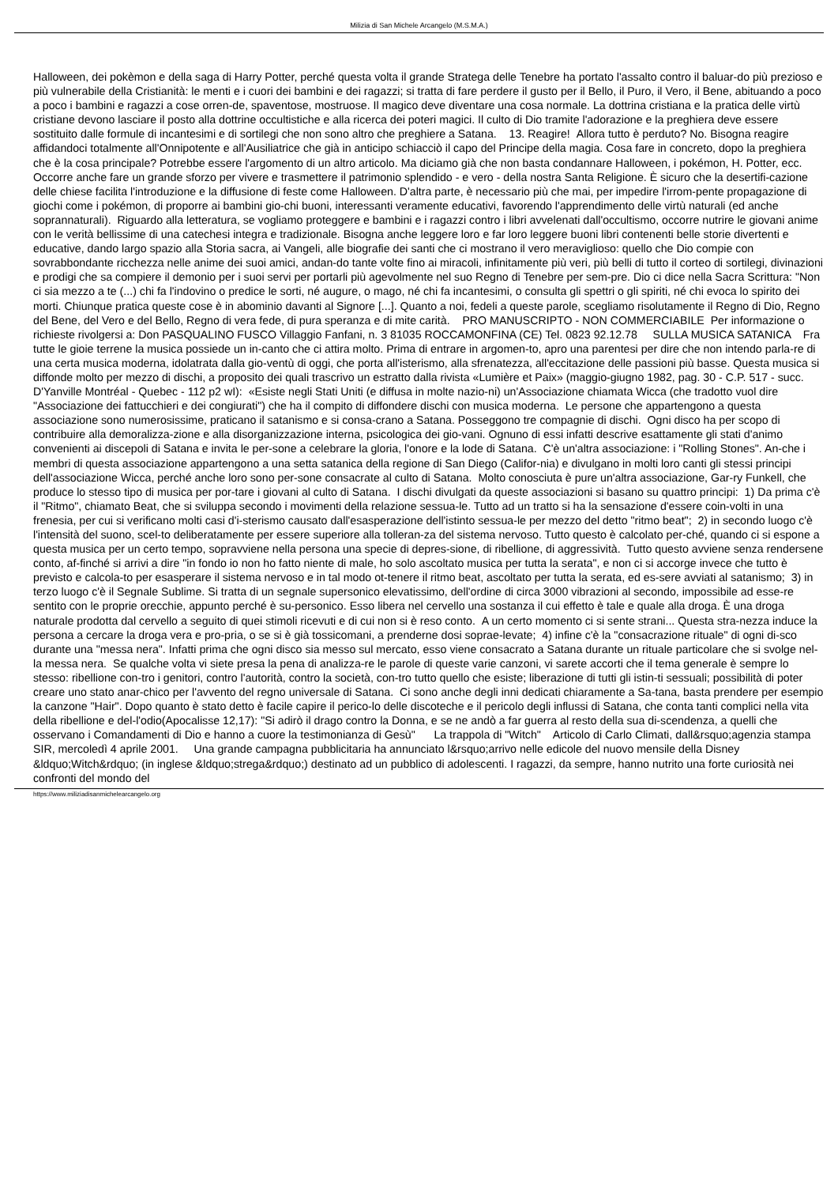Milizia di San Michele Arcangelo (M.S.M.A.)
Halloween, dei pokèmon e della saga di Harry Potter, perché questa volta il grande Stratega delle Tenebre ha portato l'assalto contro il baluar-do più prezioso e più vulnerabile della Cristianità: le menti e i cuori dei bambini e dei ragazzi; si tratta di fare perdere il gusto per il Bello, il Puro, il Vero, il Bene, abituando a poco a poco i bambini e ragazzi a cose orren-de, spaventose, mostruose. Il magico deve diventare una cosa normale. La dottrina cristiana e la pratica delle virtù cristiane devono lasciare il posto alla dottrine occultistiche e alla ricerca dei poteri magici. Il culto di Dio tramite l'adorazione e la preghiera deve essere sostituito dalle formule di incantesimi e di sortilegi che non sono altro che preghiere a Satana. 13. Reagire! Allora tutto è perduto? No. Bisogna reagire affidandoci totalmente all'Onnipotente e all'Ausiliatrice che già in anticipo schiacciò il capo del Principe della magia. Cosa fare in concreto, dopo la preghiera che è la cosa principale? Potrebbe essere l'argomento di un altro articolo. Ma diciamo già che non basta condannare Halloween, i pokémon, H. Potter, ecc. Occorre anche fare un grande sforzo per vivere e trasmettere il patrimonio splendido - e vero - della nostra Santa Religione. È sicuro che la desertifi-cazione delle chiese facilita l'introduzione e la diffusione di feste come Halloween. D'altra parte, è necessario più che mai, per impedire l'irrom-pente propagazione di giochi come i pokémon, di proporre ai bambini gio-chi buoni, interessanti veramente educativi, favorendo l'apprendimento delle virtù naturali (ed anche soprannaturali). Riguardo alla letteratura, se vogliamo proteggere e bambini e i ragazzi contro i libri avvelenati dall'occultismo, occorre nutrire le giovani anime con le verità bellissime di una catechesi integra e tradizionale. Bisogna anche leggere loro e far loro leggere buoni libri contenenti belle storie divertenti e educative, dando largo spazio alla Storia sacra, ai Vangeli, alle biografie dei santi che ci mostrano il vero meraviglioso: quello che Dio compie con sovrabbondante ricchezza nelle anime dei suoi amici, andan-do tante volte fino ai miracoli, infinitamente più veri, più belli di tutto il corteo di sortilegi, divinazioni e prodigi che sa compiere il demonio per i suoi servi per portarli più agevolmente nel suo Regno di Tenebre per sem-pre. Dio ci dice nella Sacra Scrittura: "Non ci sia mezzo a te (...) chi fa l'indovino o predice le sorti, né augure, o mago, né chi fa incantesimi, o consulta gli spettri o gli spiriti, né chi evoca lo spirito dei morti. Chiunque pratica queste cose è in abominio davanti al Signore [...]. Quanto a noi, fedeli a queste parole, scegliamo risolutamente il Regno di Dio, Regno del Bene, del Vero e del Bello, Regno di vera fede, di pura speranza e di mite carità. PRO MANUSCRIPTO - NON COMMERCIABILE Per informazione o richieste rivolgersi a: Don PASQUALINO FUSCO Villaggio Fanfani, n. 3 81035 ROCCAMONFINA (CE) Tel. 0823 92.12.78 SULLA MUSICA SATANICA Fra tutte le gioie terrene la musica possiede un in-canto che ci attira molto. Prima di entrare in argomen-to, apro una parentesi per dire che non intendo parla-re di una certa musica moderna, idolatrata dalla gio-ventù di oggi, che porta all'isterismo, alla sfrenatezza, all'eccitazione delle passioni più basse. Questa musica si diffonde molto per mezzo di dischi, a proposito dei quali trascrivo un estratto dalla rivista «Lumière et Paix» (maggio-giugno 1982, pag. 30 - C.P. 517 - succ. D'Yanville Montréal - Quebec - 112 p2 wI): «Esiste negli Stati Uniti (e diffusa in molte nazio-ni) un'Associazione chiamata Wicca (che tradotto vuol dire "Associazione dei fattucchieri e dei congiurati") che ha il compito di diffondere dischi con musica moderna. Le persone che appartengono a questa associazione sono numerosissime, praticano il satanismo e si consa-crano a Satana. Posseggono tre compagnie di dischi. Ogni disco ha per scopo di contribuire alla demoralizza-zione e alla disorganizzazione interna, psicologica dei gio-vani. Ognuno di essi infatti descrive esattamente gli stati d'animo convenienti ai discepoli di Satana e invita le per-sone a celebrare la gloria, l'onore e la lode di Satana. C'è un'altra associazione: i "Rolling Stones". An-che i membri di questa associazione appartengono a una setta satanica della regione di San Diego (Califor-nia) e divulgano in molti loro canti gli stessi principi dell'associazione Wicca, perché anche loro sono per-sone consacrate al culto di Satana. Molto conosciuta è pure un'altra associazione, Gar-ry Funkell, che produce lo stesso tipo di musica per por-tare i giovani al culto di Satana. I dischi divulgati da queste associazioni si basano su quattro principi: 1) Da prima c'è il "Ritmo", chiamato Beat, che si sviluppa secondo i movimenti della relazione sessua-le. Tutto ad un tratto si ha la sensazione d'essere coin-volti in una frenesia, per cui si verificano molti casi d'i-sterismo causato dall'esasperazione dell'istinto sessua-le per mezzo del detto "ritmo beat"; 2) in secondo luogo c'è l'intensità del suono, scel-to deliberatamente per essere superiore alla tolleran-za del sistema nervoso. Tutto questo è calcolato per-ché, quando ci si espone a questa musica per un certo tempo, sopravviene nella persona una specie di depres-sione, di ribellione, di aggressività. Tutto questo avviene senza rendersene conto, af-finché si arrivi a dire "in fondo io non ho fatto niente di male, ho solo ascoltato musica per tutta la serata", e non ci si accorge invece che tutto è previsto e calcola-to per esasperare il sistema nervoso e in tal modo ot-tenere il ritmo beat, ascoltato per tutta la serata, ed es-sere avviati al satanismo; 3) in terzo luogo c'è il Segnale Sublime. Si tratta di un segnale supersonico elevatissimo, dell'ordine di circa 3000 vibrazioni al secondo, impossibile ad esse-re sentito con le proprie orecchie, appunto perché è su-personico. Esso libera nel cervello una sostanza il cui effetto è tale e quale alla droga. È una droga naturale prodotta dal cervello a seguito di quei stimoli ricevuti e di cui non si è reso conto. A un certo momento ci si sente strani... Questa stra-nezza induce la persona a cercare la droga vera e pro-pria, o se si è già tossicomani, a prenderne dosi soprae-levate; 4) infine c'è la "consacrazione rituale" di ogni di-sco durante una "messa nera". Infatti prima che ogni disco sia messo sul mercato, esso viene consacrato a Satana durante un rituale particolare che si svolge nel-la messa nera. Se qualche volta vi siete presa la pena di analizza-re le parole di queste varie canzoni, vi sarete accorti che il tema generale è sempre lo stesso: ribellione con-tro i genitori, contro l'autorità, contro la società, con-tro tutto quello che esiste; liberazione di tutti gli istin-ti sessuali; possibilità di poter creare uno stato anar-chico per l'avvento del regno universale di Satana. Ci sono anche degli inni dedicati chiaramente a Sa-tana, basta prendere per esempio la canzone "Hair". Dopo quanto è stato detto è facile capire il perico-lo delle discoteche e il pericolo degli influssi di Satana, che conta tanti complici nella vita della ribellione e del-l'odio(Apocalisse 12,17): "Si adirò il drago contro la Donna, e se ne andò a far guerra al resto della sua di-scendenza, a quelli che osservano i Comandamenti di Dio e hanno a cuore la testimonianza di Gesù" La trappola di "Witch" Articolo di Carlo Climati, dall&rsquo;agenzia stampa SIR, mercoledì 4 aprile 2001. Una grande campagna pubblicitaria ha annunciato l&rsquo;arrivo nelle edicole del nuovo mensile della Disney &ldquo;Witch&rdquo; (in inglese &ldquo;strega&rdquo;) destinato ad un pubblico di adolescenti. I ragazzi, da sempre, hanno nutrito una forte curiosità nei confronti del mondo del
https://www.miliziadisanmichelearcangelo.org